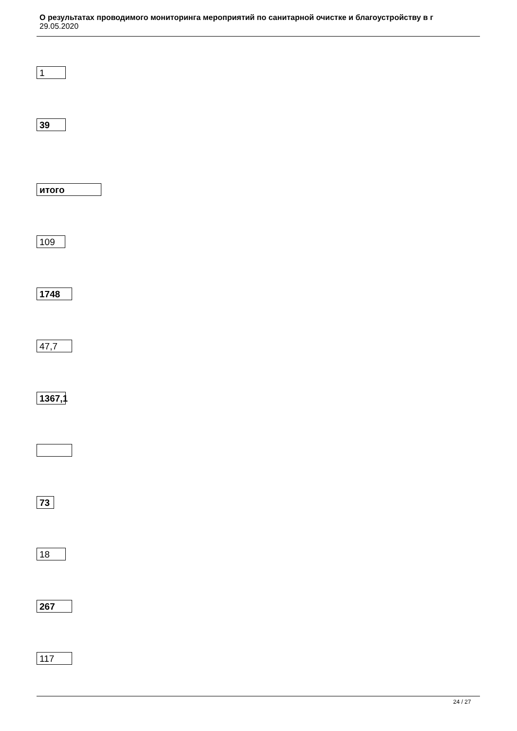О результатах проводимого мониторинга мероприятий по санитарной очистке и благоустройству в г
29.05.2020
1
39
итого
109
1748
47,7
1367,1
73
18
267
117
24 / 27